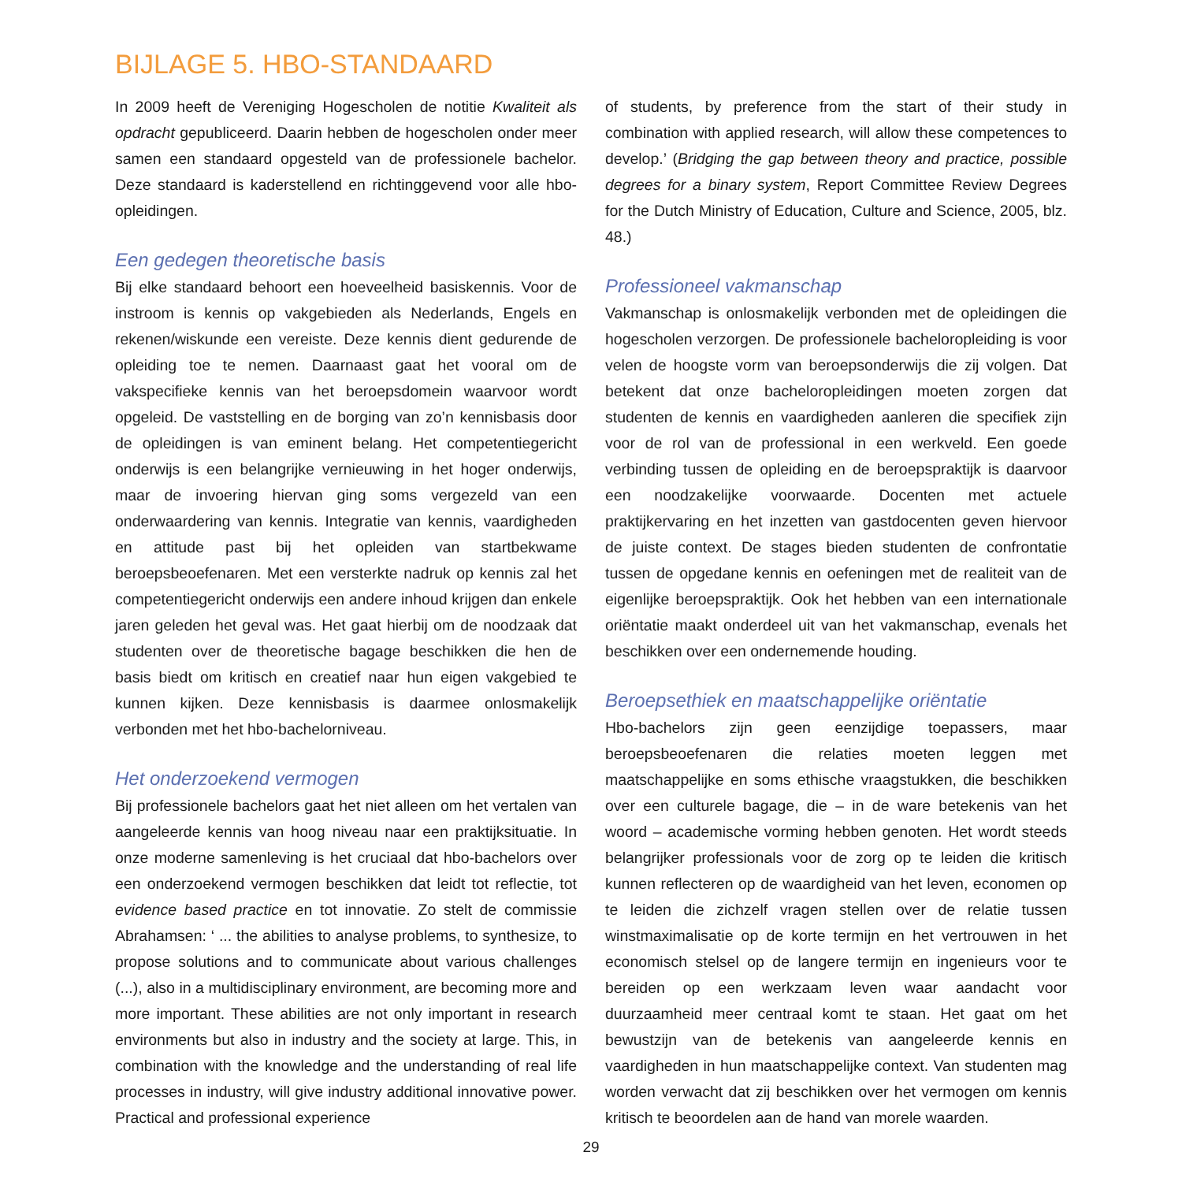BIJLAGE 5. HBO-STANDAARD
In 2009 heeft de Vereniging Hogescholen de notitie Kwaliteit als opdracht gepubliceerd. Daarin hebben de hogescholen onder meer samen een standaard opgesteld van de professionele bachelor. Deze standaard is kaderstellend en richtinggevend voor alle hbo-opleidingen.
Een gedegen theoretische basis
Bij elke standaard behoort een hoeveelheid basiskennis. Voor de instroom is kennis op vakgebieden als Nederlands, Engels en rekenen/wiskunde een vereiste. Deze kennis dient gedurende de opleiding toe te nemen. Daarnaast gaat het vooral om de vakspecifieke kennis van het beroepsdomein waarvoor wordt opgeleid. De vaststelling en de borging van zo’n kennisbasis door de opleidingen is van eminent belang. Het competentiegericht onderwijs is een belangrijke vernieuwing in het hoger onderwijs, maar de invoering hiervan ging soms vergezeld van een onderwaardering van kennis. Integratie van kennis, vaardigheden en attitude past bij het opleiden van startbekwame beroepsbeoefenaren. Met een versterkte nadruk op kennis zal het competentiegericht onderwijs een andere inhoud krijgen dan enkele jaren geleden het geval was. Het gaat hierbij om de noodzaak dat studenten over de theoretische bagage beschikken die hen de basis biedt om kritisch en creatief naar hun eigen vakgebied te kunnen kijken. Deze kennisbasis is daarmee onlosmakelijk verbonden met het hbo-bachelorniveau.
Het onderzoekend vermogen
Bij professionele bachelors gaat het niet alleen om het vertalen van aangeleerde kennis van hoog niveau naar een praktijksituatie. In onze moderne samenleving is het cruciaal dat hbo-bachelors over een onderzoekend vermogen beschikken dat leidt tot reflectie, tot evidence based practice en tot innovatie. Zo stelt de commissie Abrahamsen: ‘ ... the abilities to analyse problems, to synthesize, to propose solutions and to communicate about various challenges (...), also in a multidisciplinary environment, are becoming more and more important. These abilities are not only important in research environments but also in industry and the society at large. This, in combination with the knowledge and the understanding of real life processes in industry, will give industry additional innovative power. Practical and professional experience
of students, by preference from the start of their study in combination with applied research, will allow these competences to develop.’ (Bridging the gap between theory and practice, possible degrees for a binary system, Report Committee Review Degrees for the Dutch Ministry of Education, Culture and Science, 2005, blz. 48.)
Professioneel vakmanschap
Vakmanschap is onlosmakelijk verbonden met de opleidingen die hogescholen verzorgen. De professionele bacheloropleiding is voor velen de hoogste vorm van beroepsonderwijs die zij volgen. Dat betekent dat onze bacheloropleidingen moeten zorgen dat studenten de kennis en vaardigheden aanleren die specifiek zijn voor de rol van de professional in een werkveld. Een goede verbinding tussen de opleiding en de beroepspraktijk is daarvoor een noodzakelijke voorwaarde. Docenten met actuele praktijkervaring en het inzetten van gastdocenten geven hiervoor de juiste context. De stages bieden studenten de confrontatie tussen de opgedane kennis en oefeningen met de realiteit van de eigenlijke beroepspraktijk. Ook het hebben van een internationale oriëntatie maakt onderdeel uit van het vakmanschap, evenals het beschikken over een ondernemende houding.
Beroepsethiek en maatschappelijke oriëntatie
Hbo-bachelors zijn geen eenzijdige toepassers, maar beroepsbeoefenaren die relaties moeten leggen met maatschappelijke en soms ethische vraagstukken, die beschikken over een culturele bagage, die – in de ware betekenis van het woord – academische vorming hebben genoten. Het wordt steeds belangrijker professionals voor de zorg op te leiden die kritisch kunnen reflecteren op de waardigheid van het leven, economen op te leiden die zichzelf vragen stellen over de relatie tussen winstmaximalisatie op de korte termijn en het vertrouwen in het economisch stelsel op de langere termijn en ingenieurs voor te bereiden op een werkzaam leven waar aandacht voor duurzaamheid meer centraal komt te staan. Het gaat om het bewustzijn van de betekenis van aangeleerde kennis en vaardigheden in hun maatschappelijke context. Van studenten mag worden verwacht dat zij beschikken over het vermogen om kennis kritisch te beoordelen aan de hand van morele waarden.
29